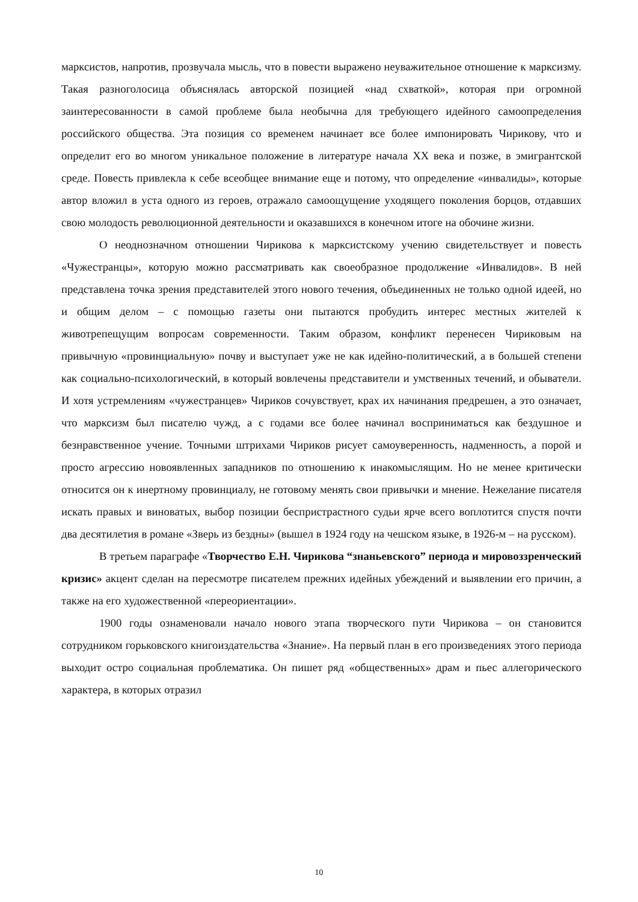марксистов, напротив, прозвучала мысль, что в повести выражено неуважительное отношение к марксизму. Такая разноголосица объяснялась авторской позицией «над схваткой», которая при огромной заинтересованности в самой проблеме была необычна для требующего идейного самоопределения российского общества. Эта позиция со временем начинает все более импонировать Чирикову, что и определит его во многом уникальное положение в литературе начала XX века и позже, в эмигрантской среде. Повесть привлекла к себе всеобщее внимание еще и потому, что определение «инвалиды», которые автор вложил в уста одного из героев, отражало самоощущение уходящего поколения борцов, отдавших свою молодость революционной деятельности и оказавшихся в конечном итоге на обочине жизни.
О неоднозначном отношении Чирикова к марксистскому учению свидетельствует и повесть «Чужестранцы», которую можно рассматривать как своеобразное продолжение «Инвалидов». В ней представлена точка зрения представителей этого нового течения, объединенных не только одной идеей, но и общим делом – с помощью газеты они пытаются пробудить интерес местных жителей к животрепещущим вопросам современности. Таким образом, конфликт перенесен Чириковым на привычную «провинциальную» почву и выступает уже не как идейно-политический, а в большей степени как социально-психологический, в который вовлечены представители и умственных течений, и обыватели. И хотя устремлениям «чужестранцев» Чириков сочувствует, крах их начинания предрешен, а это означает, что марксизм был писателю чужд, а с годами все более начинал восприниматься как бездушное и безнравственное учение. Точными штрихами Чириков рисует самоуверенность, надменность, а порой и просто агрессию новоявленных западников по отношению к инакомыслящим. Но не менее критически относится он к инертному провинциалу, не готовому менять свои привычки и мнение. Нежелание писателя искать правых и виноватых, выбор позиции беспристрастного судьи ярче всего воплотится спустя почти два десятилетия в романе «Зверь из бездны» (вышел в 1924 году на чешском языке, в 1926-м – на русском).
В третьем параграфе «Творчество Е.Н. Чирикова “знаньевского” периода и мировоззренческий кризис» акцент сделан на пересмотре писателем прежних идейных убеждений и выявлении его причин, а также на его художественной «переориентации».
1900 годы ознаменовали начало нового этапа творческого пути Чирикова – он становится сотрудником горьковского книгоиздательства «Знание». На первый план в его произведениях этого периода выходит остро социальная проблематика. Он пишет ряд «общественных» драм и пьес аллегорического характера, в которых отразил
10